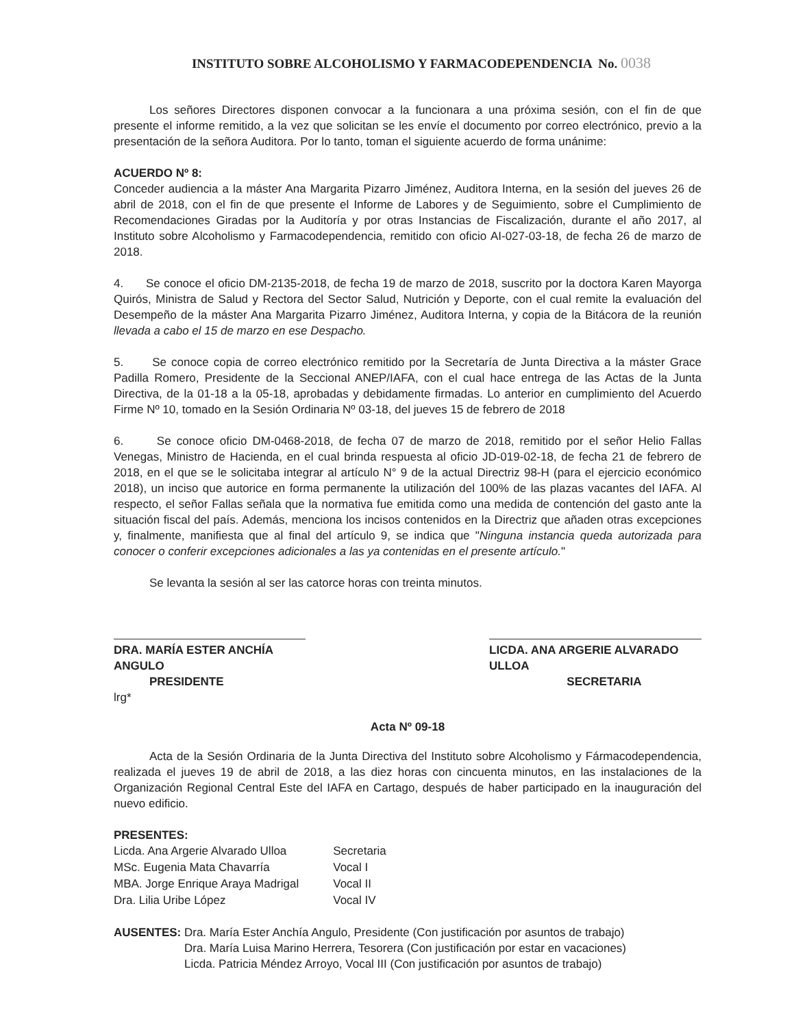INSTITUTO SOBRE ALCOHOLISMO Y FARMACODEPENDENCIA No. 0038
Los señores Directores disponen convocar a la funcionara a una próxima sesión, con el fin de que presente el informe remitido, a la vez que solicitan se les envíe el documento por correo electrónico, previo a la presentación de la señora Auditora. Por lo tanto, toman el siguiente acuerdo de forma unánime:
ACUERDO Nº 8:
Conceder audiencia a la máster Ana Margarita Pizarro Jiménez, Auditora Interna, en la sesión del jueves 26 de abril de 2018, con el fin de que presente el Informe de Labores y de Seguimiento, sobre el Cumplimiento de Recomendaciones Giradas por la Auditoría y por otras Instancias de Fiscalización, durante el año 2017, al Instituto sobre Alcoholismo y Farmacodependencia, remitido con oficio AI-027-03-18, de fecha 26 de marzo de 2018.
4. Se conoce el oficio DM-2135-2018, de fecha 19 de marzo de 2018, suscrito por la doctora Karen Mayorga Quirós, Ministra de Salud y Rectora del Sector Salud, Nutrición y Deporte, con el cual remite la evaluación del Desempeño de la máster Ana Margarita Pizarro Jiménez, Auditora Interna, y copia de la Bitácora de la reunión llevada a cabo el 15 de marzo en ese Despacho.
5. Se conoce copia de correo electrónico remitido por la Secretaría de Junta Directiva a la máster Grace Padilla Romero, Presidente de la Seccional ANEP/IAFA, con el cual hace entrega de las Actas de la Junta Directiva, de la 01-18 a la 05-18, aprobadas y debidamente firmadas. Lo anterior en cumplimiento del Acuerdo Firme Nº 10, tomado en la Sesión Ordinaria Nº 03-18, del jueves 15 de febrero de 2018
6. Se conoce oficio DM-0468-2018, de fecha 07 de marzo de 2018, remitido por el señor Helio Fallas Venegas, Ministro de Hacienda, en el cual brinda respuesta al oficio JD-019-02-18, de fecha 21 de febrero de 2018, en el que se le solicitaba integrar al artículo N° 9 de la actual Directriz 98-H (para el ejercicio económico 2018), un inciso que autorice en forma permanente la utilización del 100% de las plazas vacantes del IAFA. Al respecto, el señor Fallas señala que la normativa fue emitida como una medida de contención del gasto ante la situación fiscal del país. Además, menciona los incisos contenidos en la Directriz que añaden otras excepciones y, finalmente, manifiesta que al final del artículo 9, se indica que "Ninguna instancia queda autorizada para conocer o conferir excepciones adicionales a las ya contenidas en el presente artículo."
Se levanta la sesión al ser las catorce horas con treinta minutos.
DRA. MARÍA ESTER ANCHÍA ANGULO
PRESIDENTE
LICDA. ANA ARGERIE ALVARADO ULLOA
SECRETARIA
lrg*
Acta Nº 09-18
Acta de la Sesión Ordinaria de la Junta Directiva del Instituto sobre Alcoholismo y Fármacodependencia, realizada el jueves 19 de abril de 2018, a las diez horas con cincuenta minutos, en las instalaciones de la Organización Regional Central Este del IAFA en Cartago, después de haber participado en la inauguración del nuevo edificio.
PRESENTES:
| Licda. Ana Argerie Alvarado Ulloa | Secretaria |
| MSc. Eugenia Mata Chavarría | Vocal I |
| MBA. Jorge Enrique Araya Madrigal | Vocal II |
| Dra. Lilia Uribe López | Vocal IV |
AUSENTES: Dra. María Ester Anchía Angulo, Presidente (Con justificación por asuntos de trabajo)
Dra. María Luisa Marino Herrera, Tesorera (Con justificación por estar en vacaciones)
Licda. Patricia Méndez Arroyo, Vocal III (Con justificación por asuntos de trabajo)